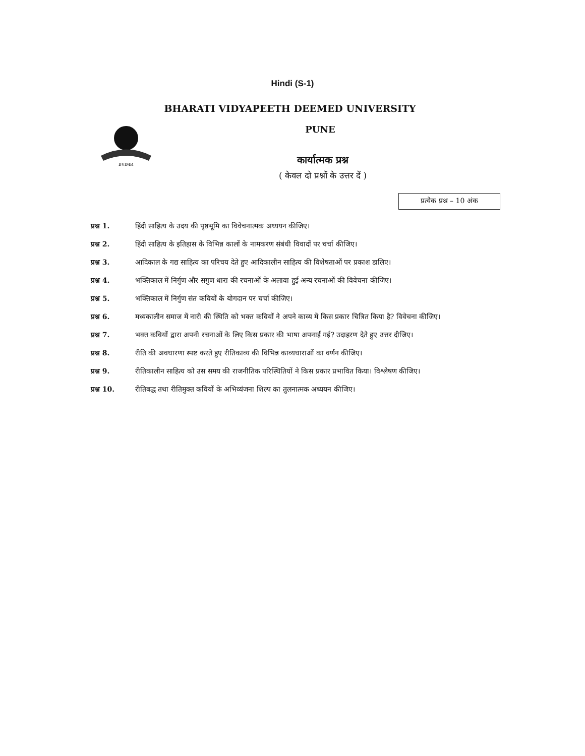Hindi (S-1)
BVIMR
BHARATI VIDYAPEETH DEEMED UNIVERSITY
PUNE
कार्यात्मक प्रश्न
( केवल दो प्रश्नों के उत्तर दें )
प्रत्येक प्रश्न – 10 अंक
प्रश्न 1. हिंदी साहित्य के उदय की पृष्ठभूमि का विवेचनात्मक अध्ययन कीजिए।
प्रश्न 2. हिंदी साहित्य के इतिहास के विभिन्न कालों के नामकरण संबंधी विवादों पर चर्चा कीजिए।
प्रश्न 3. आदिकाल के गद्य साहित्य का परिचय देते हुए आदिकालीन साहित्य की विशेषताओं पर प्रकाश डालिए।
प्रश्न 4. भक्तिकाल में निर्गुण और सगुण धारा की रचनाओं के अलावा हुई अन्य रचनाओं की विवेचना कीजिए।
प्रश्न 5. भक्तिकाल में निर्गुण संत कवियों के योगदान पर चर्चा कीजिए।
प्रश्न 6. मध्यकालीन समाज में नारी की स्थिति को भक्त कवियों ने अपने काव्य में किस प्रकार चित्रित किया है? विवेचना कीजिए।
प्रश्न 7. भक्त कवियों द्वारा अपनी रचनाओं के लिए किस प्रकार की भाषा अपनाई गई? उदाहरण देते हुए उत्तर दीजिए।
प्रश्न 8. रीति की अवधारणा स्पष्ट करते हुए रीतिकाव्य की विभिन्न काव्यधाराओं का वर्णन कीजिए।
प्रश्न 9. रीतिकालीन साहित्य को उस समय की राजनीतिक परिस्थितियों ने किस प्रकार प्रभावित किया। विश्लेषण कीजिए।
प्रश्न 10. रीतिबद्ध तथा रीतिमुक्त कवियों के अभिव्यंजना शिल्प का तुलनात्मक अध्ययन कीजिए।